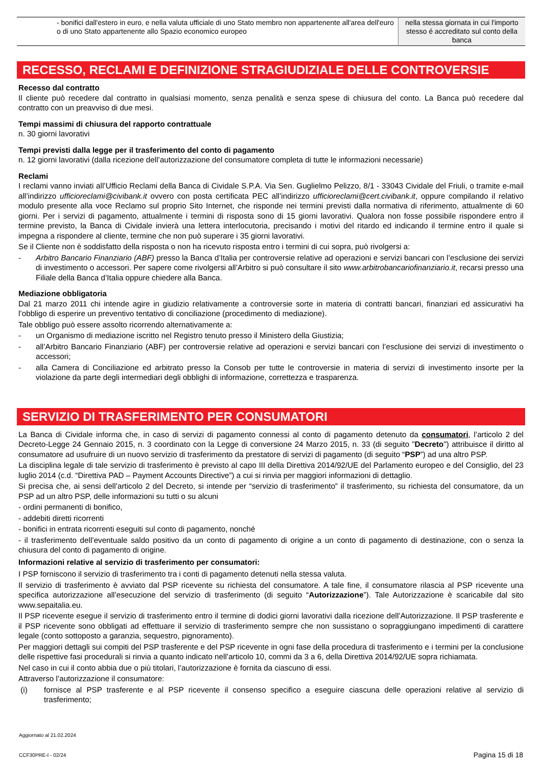| - bonifici dall'estero in euro, e nella valuta ufficiale di uno Stato membro non appartenente all'area dell'euro o di uno Stato appartenente allo Spazio economico europeo | nella stessa giornata in cui l'importo stesso é accreditato sul conto della banca |
RECESSO, RECLAMI E DEFINIZIONE STRAGIUDIZIALE DELLE CONTROVERSIE
Recesso dal contratto
Il cliente può recedere dal contratto in qualsiasi momento, senza penalità e senza spese di chiusura del conto. La Banca può recedere dal contratto con un preavviso di due mesi.
Tempi massimi di chiusura del rapporto contrattuale
n. 30 giorni lavorativi
Tempi previsti dalla legge per il trasferimento del conto di pagamento
n. 12 giorni lavorativi (dalla ricezione dell’autorizzazione del consumatore completa di tutte le informazioni necessarie)
Reclami
I reclami vanno inviati all’Ufficio Reclami della Banca di Cividale S.P.A. Via Sen. Guglielmo Pelizzo, 8/1 - 33043 Cividale del Friuli, o tramite e-mail all’indirizzo ufficioreclami@civibank.it ovvero con posta certificata PEC all’indirizzo ufficioreclami@cert.civibank.it, oppure compilando il relativo modulo presente alla voce Reclamo sul proprio Sito Internet, che risponde nei termini previsti dalla normativa di riferimento, attualmente di 60 giorni. Per i servizi di pagamento, attualmente i termini di risposta sono di 15 giorni lavorativi. Qualora non fosse possibile rispondere entro il termine previsto, la Banca di Cividale invierà una lettera interlocutoria, precisando i motivi del ritardo ed indicando il termine entro il quale si impegna a rispondere al cliente, termine che non può superare i 35 giorni lavorativi.
Se il Cliente non è soddisfatto della risposta o non ha ricevuto risposta entro i termini di cui sopra, può rivolgersi a:
- Arbitro Bancario Finanziario (ABF) presso la Banca d’Italia per controversie relative ad operazioni e servizi bancari con l’esclusione dei servizi di investimento o accessori. Per sapere come rivolgersi all’Arbitro si può consultare il sito www.arbitrobancariofinanziario.it, recarsi presso una Filiale della Banca d’Italia oppure chiedere alla Banca.
Mediazione obbligatoria
Dal 21 marzo 2011 chi intende agire in giudizio relativamente a controversie sorte in materia di contratti bancari, finanziari ed assicurativi ha l’obbligo di esperire un preventivo tentativo di conciliazione (procedimento di mediazione).
Tale obbligo può essere assolto ricorrendo alternativamente a:
- un Organismo di mediazione iscritto nel Registro tenuto presso il Ministero della Giustizia;
- all’Arbitro Bancario Finanziario (ABF) per controversie relative ad operazioni e servizi bancari con l’esclusione dei servizi di investimento o accessori;
- alla Camera di Conciliazione ed arbitrato presso la Consob per tutte le controversie in materia di servizi di investimento insorte per la violazione da parte degli intermediari degli obblighi di informazione, correttezza e trasparenza.
SERVIZIO DI TRASFERIMENTO PER CONSUMATORI
La Banca di Cividale informa che, in caso di servizi di pagamento connessi al conto di pagamento detenuto da consumatori, l’articolo 2 del Decreto-Legge 24 Gennaio 2015, n. 3 coordinato con la Legge di conversione 24 Marzo 2015, n. 33 (di seguito "Decreto") attribuisce il diritto al consumatore ad usufruire di un nuovo servizio di trasferimento da prestatore di servizi di pagamento (di seguito “PSP”) ad una altro PSP.
La disciplina legale di tale servizio di trasferimento è previsto al capo III della Direttiva 2014/92/UE del Parlamento europeo e del Consiglio, del 23 luglio 2014 (c.d. “Direttiva PAD – Payment Accounts Directive”) a cui si rinvia per maggiori informazioni di dettaglio.
Si precisa che, ai sensi dell’articolo 2 del Decreto, si intende per “servizio di trasferimento” il trasferimento, su richiesta del consumatore, da un PSP ad un altro PSP, delle informazioni su tutti o su alcuni
- ordini permanenti di bonifico,
- addebiti diretti ricorrenti
- bonifici in entrata ricorrenti eseguiti sul conto di pagamento, nonché
- il trasferimento dell’eventuale saldo positivo da un conto di pagamento di origine a un conto di pagamento di destinazione, con o senza la chiusura del conto di pagamento di origine.
Informazioni relative al servizio di trasferimento per consumatori:
I PSP forniscono il servizio di trasferimento tra i conti di pagamento detenuti nella stessa valuta.
Il servizio di trasferimento è avviato dal PSP ricevente su richiesta del consumatore. A tale fine, il consumatore rilascia al PSP ricevente una specifica autorizzazione all’esecuzione del servizio di trasferimento (di seguito “Autorizzazione”). Tale Autorizzazione è scaricabile dal sito www.sepaitalia.eu.
Il PSP ricevente esegue il servizio di trasferimento entro il termine di dodici giorni lavorativi dalla ricezione dell’Autorizzazione. Il PSP trasferente e il PSP ricevente sono obbligati ad effettuare il servizio di trasferimento sempre che non sussistano o sopraggiungano impedimenti di carattere legale (conto sottoposto a garanzia, sequestro, pignoramento).
Per maggiori dettagli sui compiti del PSP trasferente e del PSP ricevente in ogni fase della procedura di trasferimento e i termini per la conclusione delle rispettive fasi procedurali si rinvia a quanto indicato nell’articolo 10, commi da 3 a 6, della Direttiva 2014/92/UE sopra richiamata.
Nel caso in cui il conto abbia due o più titolari, l’autorizzazione è fornita da ciascuno di essi.
Attraverso l’autorizzazione il consumatore:
(i) fornisce al PSP trasferente e al PSP ricevente il consenso specifico a eseguire ciascuna delle operazioni relative al servizio di trasferimento;
Aggiornato al 21.02.2024
CCF30PRE-I - 02/24
Pagina 15 di 18